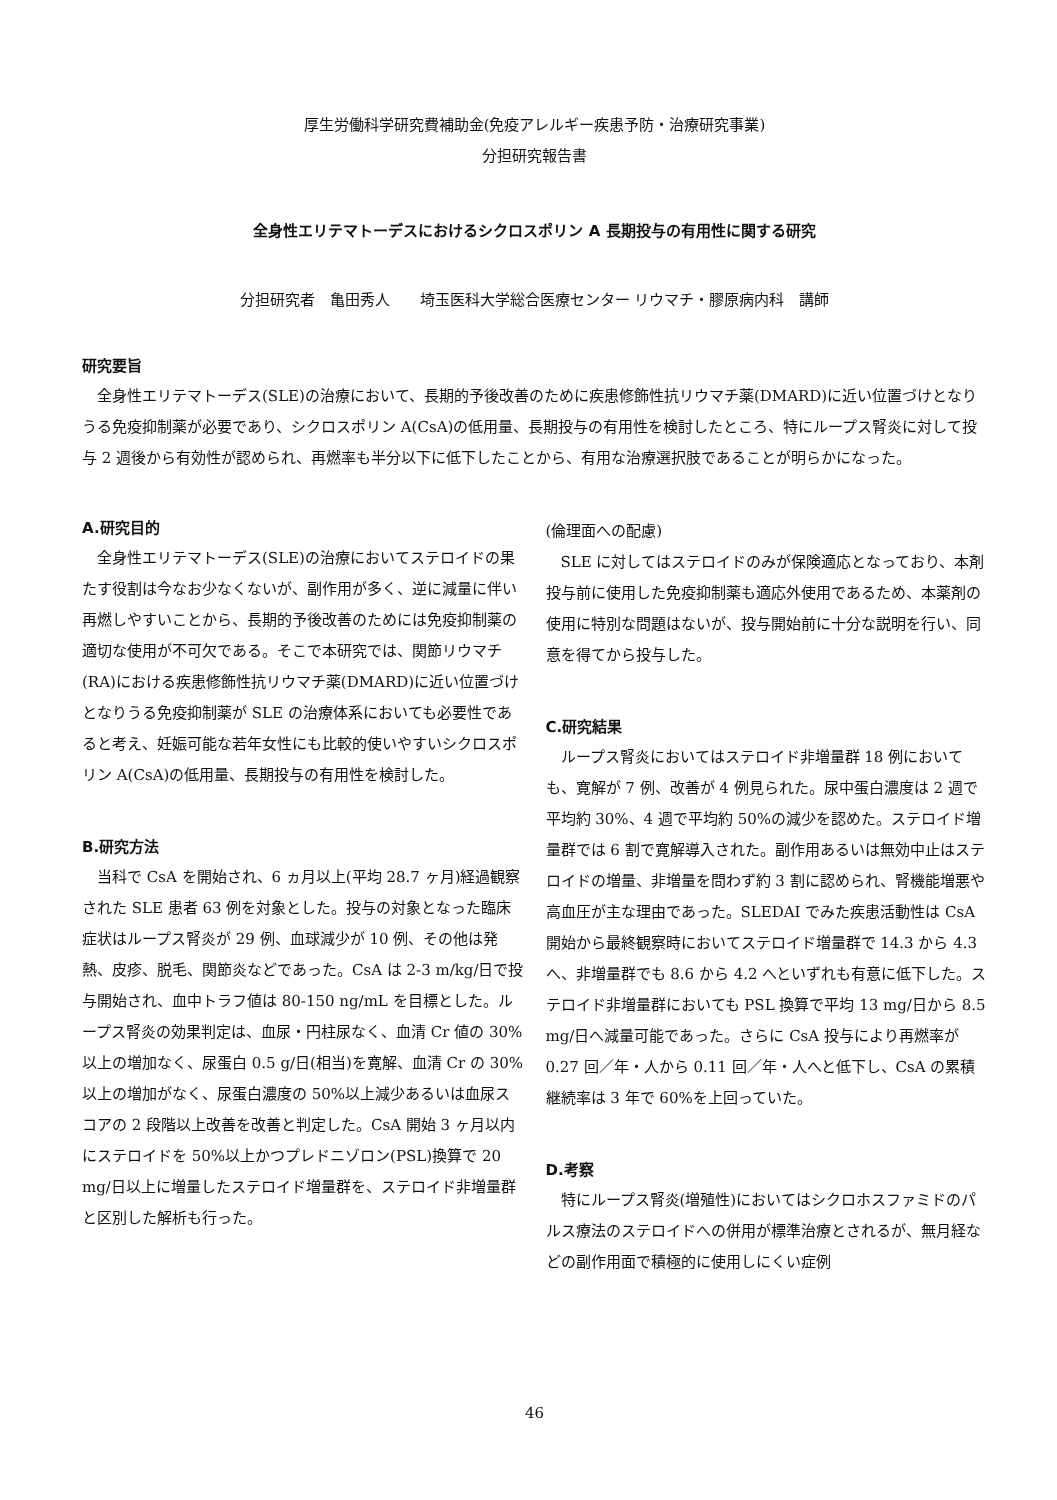厚生労働科学研究費補助金(免疫アレルギー疾患予防・治療研究事業)
分担研究報告書
全身性エリテマトーデスにおけるシクロスポリン A 長期投与の有用性に関する研究
分担研究者　亀田秀人　　埼玉医科大学総合医療センター リウマチ・膠原病内科　講師
研究要旨
　全身性エリテマトーデス(SLE)の治療において、長期的予後改善のために疾患修飾性抗リウマチ薬(DMARD)に近い位置づけとなりうる免疫抑制薬が必要であり、シクロスポリン A(CsA)の低用量、長期投与の有用性を検討したところ、特にループス腎炎に対して投与 2 週後から有効性が認められ、再燃率も半分以下に低下したことから、有用な治療選択肢であることが明らかになった。
A.研究目的
　全身性エリテマトーデス(SLE)の治療においてステロイドの果たす役割は今なお少なくないが、副作用が多く、逆に減量に伴い再燃しやすいことから、長期的予後改善のためには免疫抑制薬の適切な使用が不可欠である。そこで本研究では、関節リウマチ(RA)における疾患修飾性抗リウマチ薬(DMARD)に近い位置づけとなりうる免疫抑制薬が SLE の治療体系においても必要性であると考え、妊娠可能な若年女性にも比較的使いやすいシクロスポリン A(CsA)の低用量、長期投与の有用性を検討した。
B.研究方法
　当科で CsA を開始され、6 ヵ月以上(平均 28.7 ヶ月)経過観察された SLE 患者 63 例を対象とした。投与の対象となった臨床症状はループス腎炎が 29 例、血球減少が 10 例、その他は発熱、皮疹、脱毛、関節炎などであった。CsA は 2-3 m/kg/日で投与開始され、血中トラフ値は 80-150 ng/mL を目標とした。ループス腎炎の効果判定は、血尿・円柱尿なく、血清 Cr 値の 30%以上の増加なく、尿蛋白 0.5 g/日(相当)を寛解、血清 Cr の 30%以上の増加がなく、尿蛋白濃度の 50%以上減少あるいは血尿スコアの 2 段階以上改善を改善と判定した。CsA 開始 3 ヶ月以内にステロイドを 50%以上かつプレドニゾロン(PSL)換算で 20 mg/日以上に増量したステロイド増量群を、ステロイド非増量群と区別した解析も行った。
(倫理面への配慮)
　SLE に対してはステロイドのみが保険適応となっており、本剤投与前に使用した免疫抑制薬も適応外使用であるため、本薬剤の使用に特別な問題はないが、投与開始前に十分な説明を行い、同意を得てから投与した。
C.研究結果
　ループス腎炎においてはステロイド非増量群 18 例においても、寛解が 7 例、改善が 4 例見られた。尿中蛋白濃度は 2 週で平均約 30%、4 週で平均約 50%の減少を認めた。ステロイド増量群では 6 割で寛解導入された。副作用あるいは無効中止はステロイドの増量、非増量を問わず約 3 割に認められ、腎機能増悪や高血圧が主な理由であった。SLEDAI でみた疾患活動性は CsA 開始から最終観察時においてステロイド増量群で 14.3 から 4.3 へ、非増量群でも 8.6 から 4.2 へといずれも有意に低下した。ステロイド非増量群においても PSL 換算で平均 13 mg/日から 8.5 mg/日へ減量可能であった。さらに CsA 投与により再燃率が 0.27 回／年・人から 0.11 回／年・人へと低下し、CsA の累積継続率は 3 年で 60%を上回っていた。
D.考察
　特にループス腎炎(増殖性)においてはシクロホスファミドのパルス療法のステロイドへの併用が標準治療とされるが、無月経などの副作用面で積極的に使用しにくい症例
46